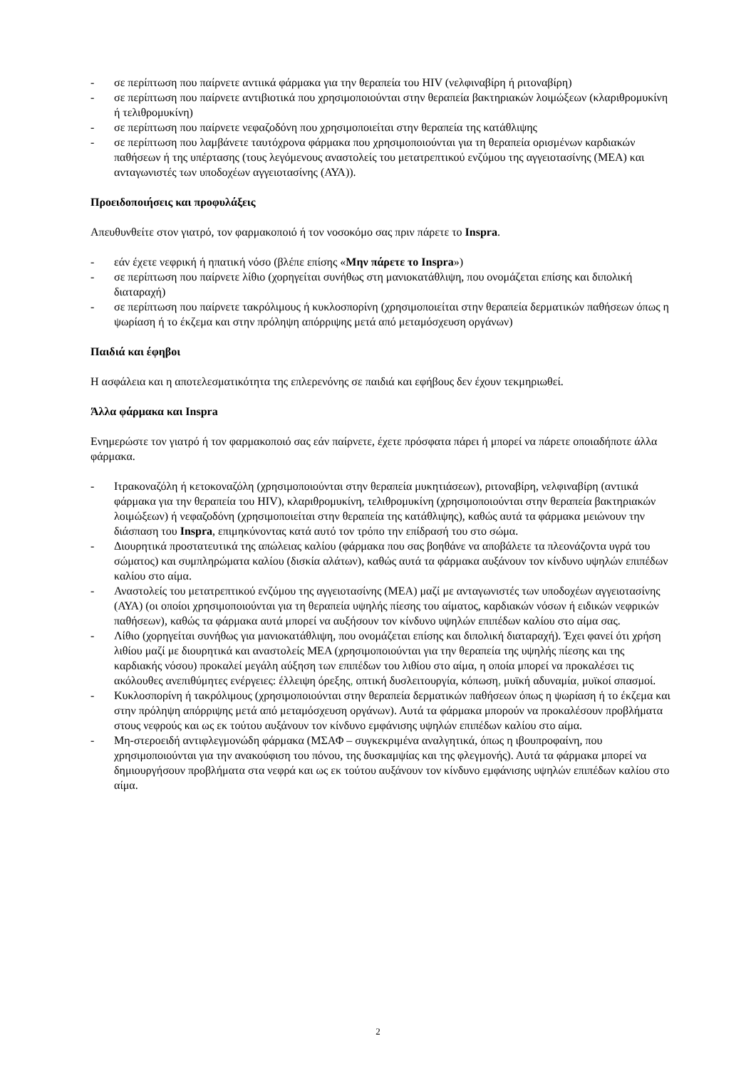- σε περίπτωση που παίρνετε αντιικά φάρμακα για την θεραπεία του HIV (νελφιναβίρη ή ριτοναβίρη)
- σε περίπτωση που παίρνετε αντιβιοτικά που χρησιμοποιούνται στην θεραπεία βακτηριακών λοιμώξεων (κλαριθρομυκίνη ή τελιθρομυκίνη)
- σε περίπτωση που παίρνετε νεφαζοδόνη που χρησιμοποιείται στην θεραπεία της κατάθλιψης
- σε περίπτωση που λαμβάνετε ταυτόχρονα φάρμακα που χρησιμοποιούνται για τη θεραπεία ορισμένων καρδιακών παθήσεων ή της υπέρτασης (τους λεγόμενους αναστολείς του μετατρεπτικού ενζύμου της αγγειοτασίνης (ΜΕΑ) και ανταγωνιστές των υποδοχέων αγγειοτασίνης (ΑΥΑ)).
Προειδοποιήσεις και προφυλάξεις
Απευθυνθείτε στον γιατρό, τον φαρμακοποιό ή τον νοσοκόμο σας πριν πάρετε το Inspra.
- εάν έχετε νεφρική ή ηπατική νόσο (βλέπε επίσης «Μην πάρετε το Inspra»)
- σε περίπτωση που παίρνετε λίθιο (χορηγείται συνήθως στη μανιοκατάθλιψη, που ονομάζεται επίσης και διπολική διαταραχή)
- σε περίπτωση που παίρνετε τακρόλιμους ή κυκλοσπορίνη (χρησιμοποιείται στην θεραπεία δερματικών παθήσεων όπως η ψωρίαση ή το έκζεμα και στην πρόληψη απόρριψης μετά από μεταμόσχευση οργάνων)
Παιδιά και έφηβοι
Η ασφάλεια και η αποτελεσματικότητα της επλερενόνης σε παιδιά και εφήβους δεν έχουν τεκμηριωθεί.
Άλλα φάρμακα και Inspra
Ενημερώστε τον γιατρό ή τον φαρμακοποιό σας εάν παίρνετε, έχετε πρόσφατα πάρει ή μπορεί να πάρετε οποιαδήποτε άλλα φάρμακα.
- Ιτρακοναζόλη ή κετοκοναζόλη (χρησιμοποιούνται στην θεραπεία μυκητιάσεων), ριτοναβίρη, νελφιναβίρη (αντιικά φάρμακα για την θεραπεία του HIV), κλαριθρομυκίνη, τελιθρομυκίνη (χρησιμοποιούνται στην θεραπεία βακτηριακών λοιμώξεων) ή νεφαζοδόνη (χρησιμοποιείται στην θεραπεία της κατάθλιψης), καθώς αυτά τα φάρμακα μειώνουν την διάσπαση του Inspra, επιμηκύνοντας κατά αυτό τον τρόπο την επίδρασή του στο σώμα.
- Διουρητικά προστατευτικά της απώλειας καλίου (φάρμακα που σας βοηθάνε να αποβάλετε τα πλεονάζοντα υγρά του σώματος) και συμπληρώματα καλίου (δισκία αλάτων), καθώς αυτά τα φάρμακα αυξάνουν τον κίνδυνο υψηλών επιπέδων καλίου στο αίμα.
- Αναστολείς του μετατρεπτικού ενζύμου της αγγειοτασίνης (ΜΕΑ) μαζί με ανταγωνιστές των υποδοχέων αγγειοτασίνης (ΑΥΑ) (οι οποίοι χρησιμοποιούνται για τη θεραπεία υψηλής πίεσης του αίματος, καρδιακών νόσων ή ειδικών νεφρικών παθήσεων), καθώς τα φάρμακα αυτά μπορεί να αυξήσουν τον κίνδυνο υψηλών επιπέδων καλίου στο αίμα σας.
- Λίθιο (χορηγείται συνήθως για μανιοκατάθλιψη, που ονομάζεται επίσης και διπολική διαταραχή). Έχει φανεί ότι χρήση λιθίου μαζί με διουρητικά και αναστολείς ΜΕΑ (χρησιμοποιούνται για την θεραπεία της υψηλής πίεσης και της καρδιακής νόσου) προκαλεί μεγάλη αύξηση των επιπέδων του λιθίου στο αίμα, η οποία μπορεί να προκαλέσει τις ακόλουθες ανεπιθύμητες ενέργειες: έλλειψη όρεξης, οπτική δυσλειτουργία, κόπωση, μυϊκή αδυναμία, μυϊκοί σπασμοί.
- Κυκλοσπορίνη ή τακρόλιμους (χρησιμοποιούνται στην θεραπεία δερματικών παθήσεων όπως η ψωρίαση ή το έκζεμα και στην πρόληψη απόρριψης μετά από μεταμόσχευση οργάνων). Αυτά τα φάρμακα μπορούν να προκαλέσουν προβλήματα στους νεφρούς και ως εκ τούτου αυξάνουν τον κίνδυνο εμφάνισης υψηλών επιπέδων καλίου στο αίμα.
- Μη-στεροειδή αντιφλεγμονώδη φάρμακα (ΜΣΑΦ – συγκεκριμένα αναλγητικά, όπως η ιβουπροφαίνη, που χρησιμοποιούνται για την ανακούφιση του πόνου, της δυσκαμψίας και της φλεγμονής). Αυτά τα φάρμακα μπορεί να δημιουργήσουν προβλήματα στα νεφρά και ως εκ τούτου αυξάνουν τον κίνδυνο εμφάνισης υψηλών επιπέδων καλίου στο αίμα.
2